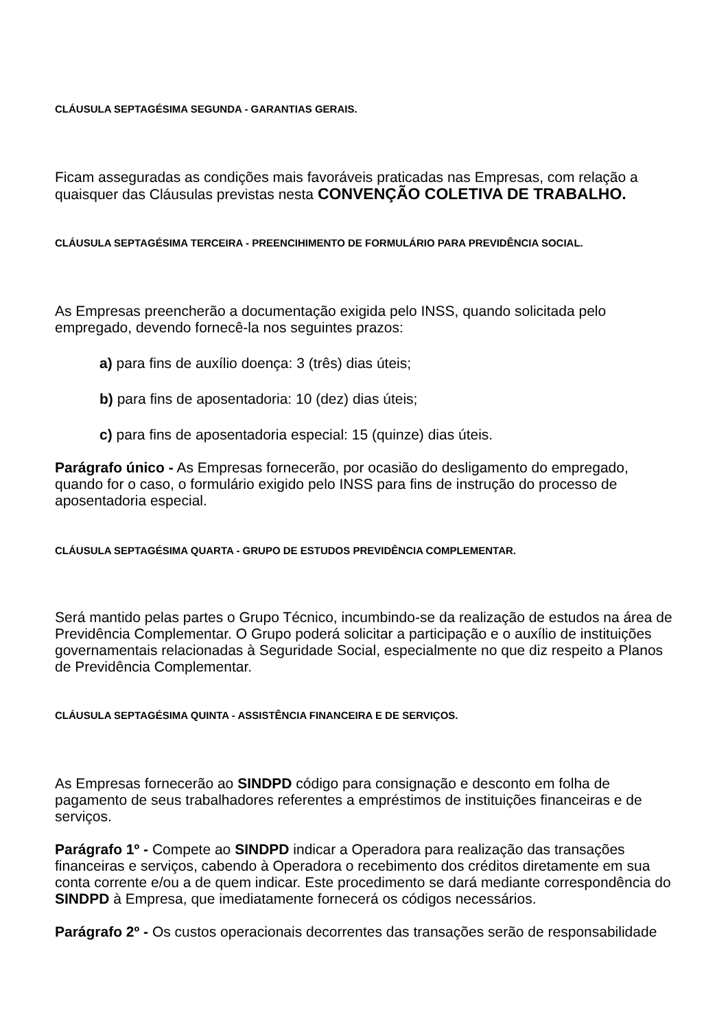CLÁUSULA SEPTAGÉSIMA SEGUNDA - GARANTIAS GERAIS.
Ficam asseguradas as condições mais favoráveis praticadas nas Empresas, com relação a quaisquer das Cláusulas previstas nesta CONVENÇÃO COLETIVA DE TRABALHO.
CLÁUSULA SEPTAGÉSIMA TERCEIRA - PREENCIHIMENTO DE FORMULÁRIO PARA PREVIDÊNCIA SOCIAL.
As Empresas preencherão a documentação exigida pelo INSS, quando solicitada pelo empregado, devendo fornecê-la nos seguintes prazos:
a) para fins de auxílio doença: 3 (três) dias úteis;
b) para fins de aposentadoria: 10 (dez) dias úteis;
c) para fins de aposentadoria especial: 15 (quinze) dias úteis.
Parágrafo único - As Empresas fornecerão, por ocasião do desligamento do empregado, quando for o caso, o formulário exigido pelo INSS para fins de instrução do processo de aposentadoria especial.
CLÁUSULA SEPTAGÉSIMA QUARTA - GRUPO DE ESTUDOS PREVIDÊNCIA COMPLEMENTAR.
Será mantido pelas partes o Grupo Técnico, incumbindo-se da realização de estudos na área de Previdência Complementar. O Grupo poderá solicitar a participação e o auxílio de instituições governamentais relacionadas à Seguridade Social, especialmente no que diz respeito a Planos de Previdência Complementar.
CLÁUSULA SEPTAGÉSIMA QUINTA - ASSISTÊNCIA FINANCEIRA E DE SERVIÇOS.
As Empresas fornecerão ao SINDPD código para consignação e desconto em folha de pagamento de seus trabalhadores referentes a empréstimos de instituições financeiras e de serviços.
Parágrafo 1º - Compete ao SINDPD indicar a Operadora para realização das transações financeiras e serviços, cabendo à Operadora o recebimento dos créditos diretamente em sua conta corrente e/ou a de quem indicar. Este procedimento se dará mediante correspondência do SINDPD à Empresa, que imediatamente fornecerá os códigos necessários.
Parágrafo 2º - Os custos operacionais decorrentes das transações serão de responsabilidade